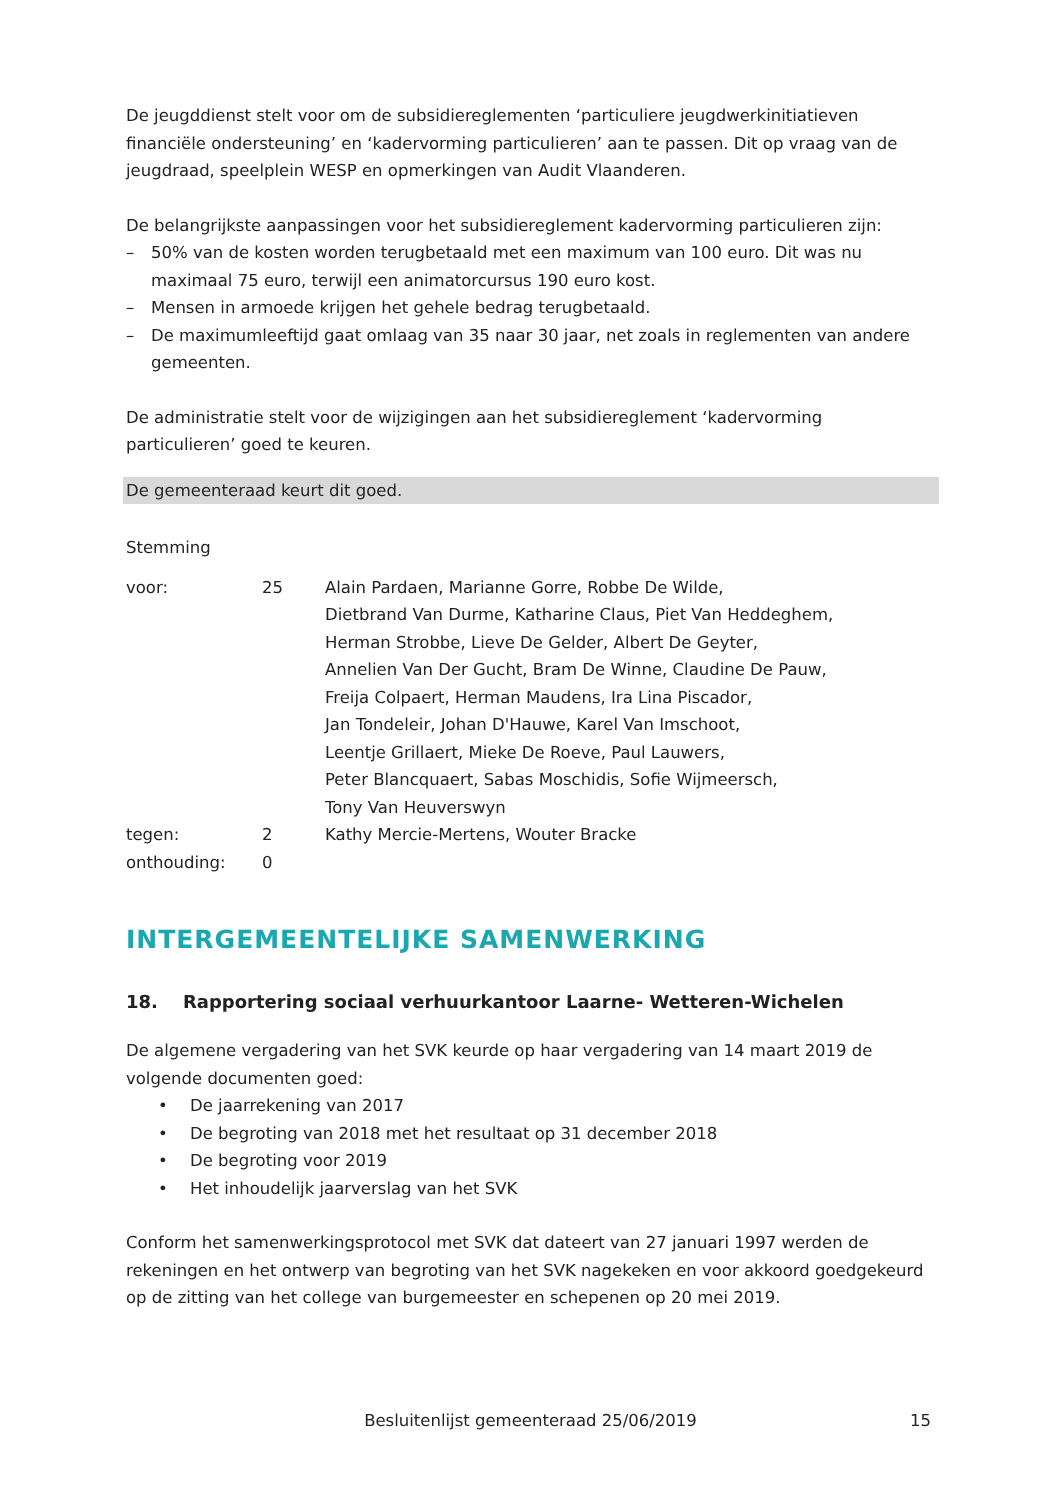De jeugddienst stelt voor om de subsidiereglementen ‘particuliere jeugdwerkinitiatieven financiële ondersteuning’ en ‘kadervorming particulieren’ aan te passen. Dit op vraag van de jeugdraad, speelplein WESP en opmerkingen van Audit Vlaanderen.
De belangrijkste aanpassingen voor het subsidiereglement kadervorming particulieren zijn:
– 50% van de kosten worden terugbetaald met een maximum van 100 euro. Dit was nu maximaal 75 euro, terwijl een animatorcursus 190 euro kost.
– Mensen in armoede krijgen het gehele bedrag terugbetaald.
– De maximumleeftijd gaat omlaag van 35 naar 30 jaar, net zoals in reglementen van andere gemeenten.
De administratie stelt voor de wijzigingen aan het subsidiereglement ‘kadervorming particulieren’ goed te keuren.
De gemeenteraad keurt dit goed.
Stemming
| voor: | 25 | Alain Pardaen, Marianne Gorre, Robbe De Wilde, Dietbrand Van Durme, Katharine Claus, Piet Van Heddeghem, Herman Strobbe, Lieve De Gelder, Albert De Geyter, Annelien Van Der Gucht, Bram De Winne, Claudine De Pauw, Freija Colpaert, Herman Maudens, Ira Lina Piscador, Jan Tondeleir, Johan D'Hauwe, Karel Van Imschoot, Leentje Grillaert, Mieke De Roeve, Paul Lauwers, Peter Blancquaert, Sabas Moschidis, Sofie Wijmeersch, Tony Van Heuverswyn |
| tegen: | 2 | Kathy Mercie-Mertens, Wouter Bracke |
| onthouding: | 0 | |
INTERGEMEENTELIJKE SAMENWERKING
18. Rapportering sociaal verhuurkantoor Laarne- Wetteren-Wichelen
De algemene vergadering van het SVK keurde op haar vergadering van 14 maart 2019 de volgende documenten goed:
• De jaarrekening van 2017
• De begroting van 2018 met het resultaat op 31 december 2018
• De begroting voor 2019
• Het inhoudelijk jaarverslag van het SVK
Conform het samenwerkingsprotocol met SVK dat dateert van 27 januari 1997 werden de rekeningen en het ontwerp van begroting van het SVK nagekeken en voor akkoord goedgekeurd op de zitting van het college van burgemeester en schepenen op 20 mei 2019.
Besluitenlijst gemeenteraad 25/06/2019 15